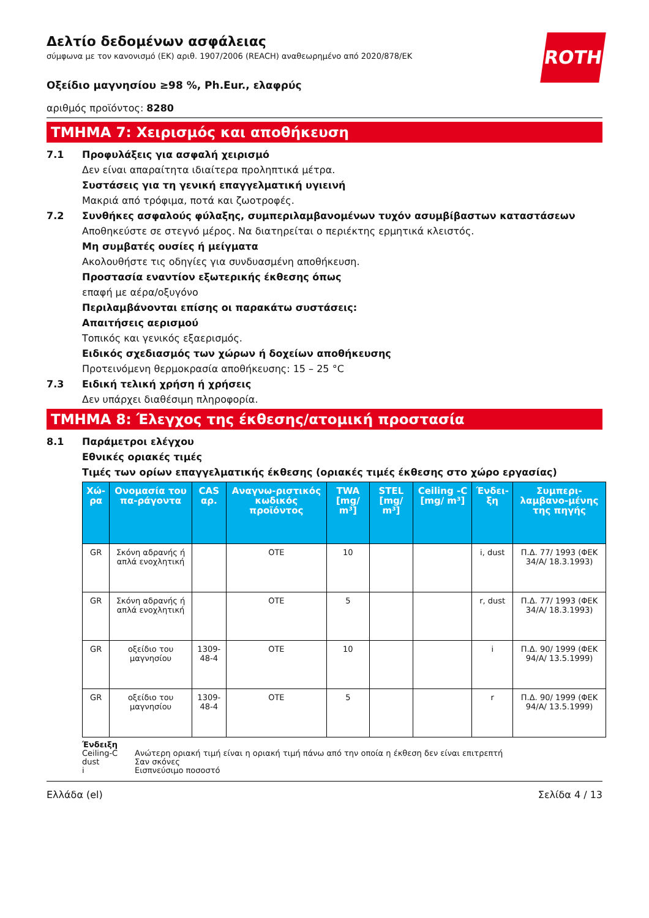ROTH
Δελτίο δεδομένων ασφάλειας
σύμφωνα με τον κανονισμό (ΕΚ) αριθ. 1907/2006 (REACH) αναθεωρημένο από 2020/878/ΕΚ
Οξείδιο μαγνησίου ≥98 %, Ph.Eur., ελαφρύς
αριθμός προϊόντος: 8280
ΤΜΗΜΑ 7: Χειρισμός και αποθήκευση
7.1 Προφυλάξεις για ασφαλή χειρισμό
Δεν είναι απαραίτητα ιδιαίτερα προληπτικά μέτρα.
Συστάσεις για τη γενική επαγγελματική υγιεινή
Μακριά από τρόφιμα, ποτά και ζωοτροφές.
7.2 Συνθήκες ασφαλούς φύλαξης, συμπεριλαμβανομένων τυχόν ασυμβίβαστων καταστάσεων
Αποθηκεύστε σε στεγνό μέρος. Να διατηρείται ο περιέκτης ερμητικά κλειστός.
Μη συμβατές ουσίες ή μείγματα
Ακολουθήστε τις οδηγίες για συνδυασμένη αποθήκευση.
Προστασία εναντίον εξωτερικής έκθεσης όπως
επαφή με αέρα/οξυγόνο
Περιλαμβάνονται επίσης οι παρακάτω συστάσεις:
Απαιτήσεις αερισμού
Τοπικός και γενικός εξαερισμός.
Ειδικός σχεδιασμός των χώρων ή δοχείων αποθήκευσης
Προτεινόμενη θερμοκρασία αποθήκευσης: 15 – 25 °C
7.3 Ειδική τελική χρήση ή χρήσεις
Δεν υπάρχει διαθέσιμη πληροφορία.
ΤΜΗΜΑ 8: Έλεγχος της έκθεσης/ατομική προστασία
8.1 Παράμετροι ελέγχου
Εθνικές οριακές τιμές
Τιμές των ορίων επαγγελματικής έκθεσης (οριακές τιμές έκθεσης στο χώρο εργασίας)
| Χώ-ρα | Ονομασία του πα-ράγοντα | CAS αρ. | Αναγνω-ριστικός κωδικός προϊόντος | TWA [mg/ m³] | STEL [mg/ m³] | Ceiling -C [mg/ m³] | Ένδει-ξη | Συμπερι-λαμβανο-μένης της πηγής |
| --- | --- | --- | --- | --- | --- | --- | --- | --- |
| GR | Σκόνη αδρανής ή απλά ενοχλητική | | OTE | 10 | | | i, dust | Π.Δ. 77/ 1993 (ΦΕΚ 34/Α/ 18.3.1993) |
| GR | Σκόνη αδρανής ή απλά ενοχλητική | | OTE | 5 | | | r, dust | Π.Δ. 77/ 1993 (ΦΕΚ 34/Α/ 18.3.1993) |
| GR | οξείδιο του μαγνησίου | 1309-48-4 | OTE | 10 | | | i | Π.Δ. 90/ 1999 (ΦΕΚ 94/Α/ 13.5.1999) |
| GR | οξείδιο του μαγνησίου | 1309-48-4 | OTE | 5 | | | r | Π.Δ. 90/ 1999 (ΦΕΚ 94/Α/ 13.5.1999) |
Ένδειξη
Ceiling-C Ανώτερη οριακή τιμή είναι η οριακή τιμή πάνω από την οποία η έκθεση δεν είναι επιτρεπτή
dust Σαν σκόνες
i Εισπνεύσιμο ποσοστό
Ελλάδα (el) Σελίδα 4 / 13